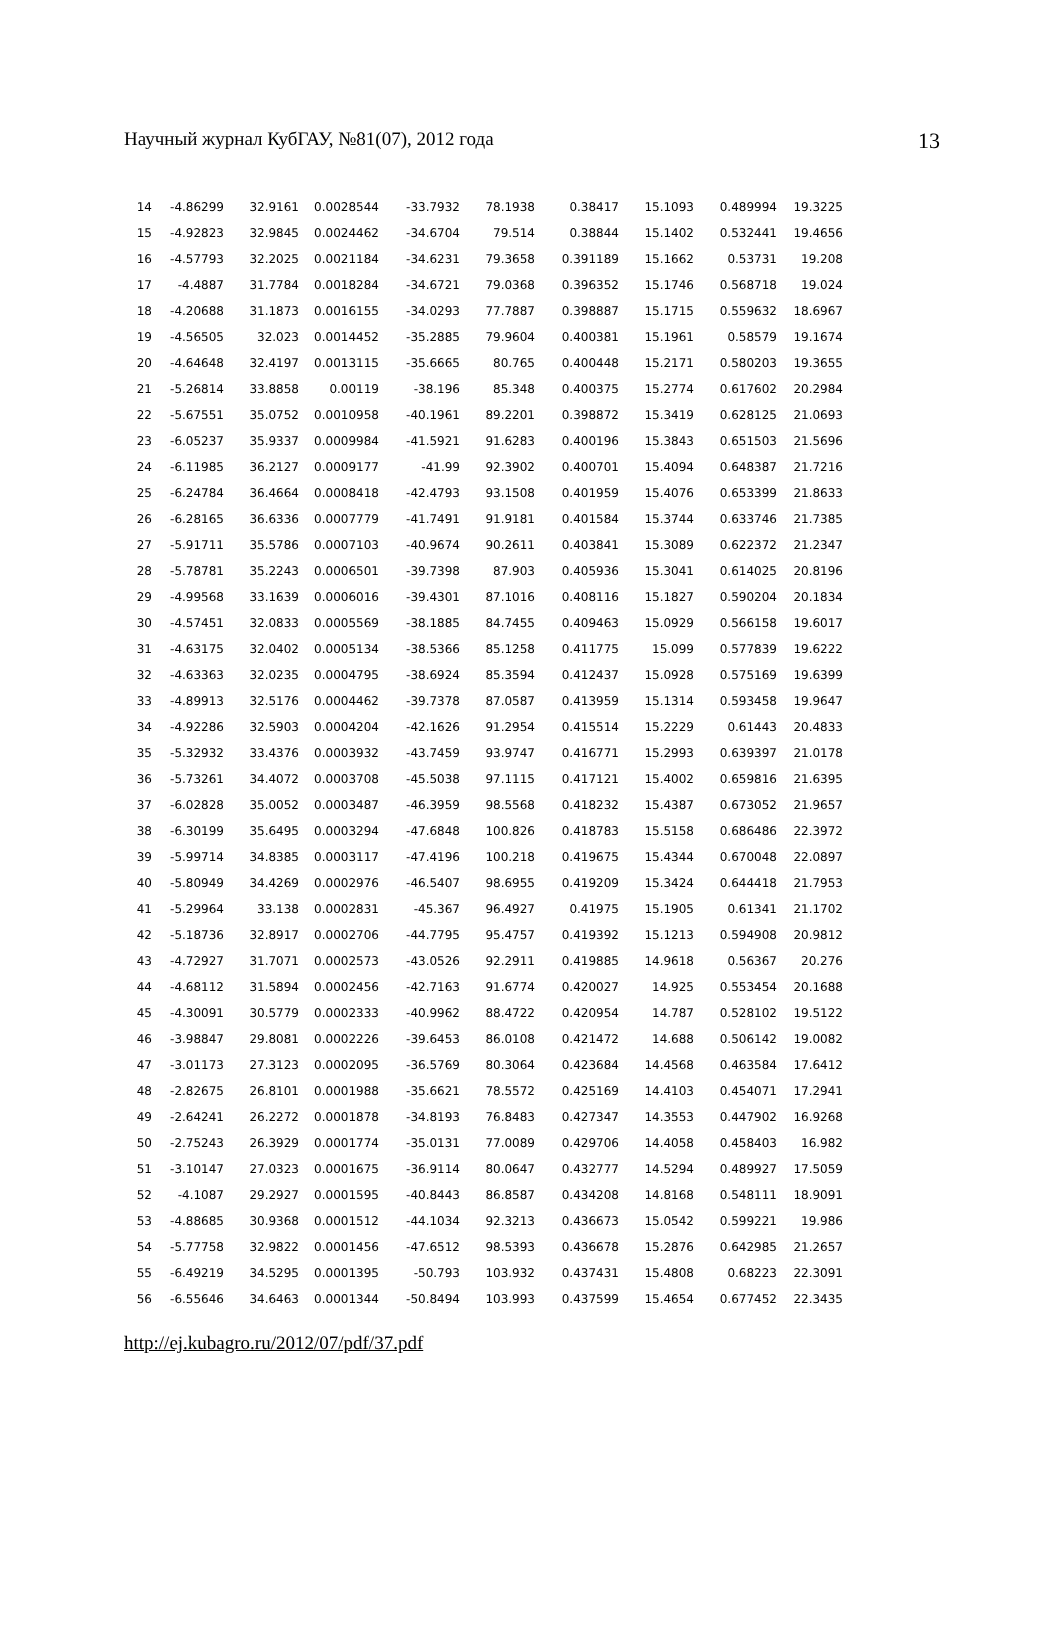Научный журнал КубГАУ, №81(07), 2012 года 13
| 14 | -4.86299 | 32.9161 | 0.0028544 | -33.7932 | 78.1938 | 0.38417 | 15.1093 | 0.489994 | 19.3225 |
| 15 | -4.92823 | 32.9845 | 0.0024462 | -34.6704 | 79.514 | 0.38844 | 15.1402 | 0.532441 | 19.4656 |
| 16 | -4.57793 | 32.2025 | 0.0021184 | -34.6231 | 79.3658 | 0.391189 | 15.1662 | 0.53731 | 19.208 |
| 17 | -4.4887 | 31.7784 | 0.0018284 | -34.6721 | 79.0368 | 0.396352 | 15.1746 | 0.568718 | 19.024 |
| 18 | -4.20688 | 31.1873 | 0.0016155 | -34.0293 | 77.7887 | 0.398887 | 15.1715 | 0.559632 | 18.6967 |
| 19 | -4.56505 | 32.023 | 0.0014452 | -35.2885 | 79.9604 | 0.400381 | 15.1961 | 0.58579 | 19.1674 |
| 20 | -4.64648 | 32.4197 | 0.0013115 | -35.6665 | 80.765 | 0.400448 | 15.2171 | 0.580203 | 19.3655 |
| 21 | -5.26814 | 33.8858 | 0.00119 | -38.196 | 85.348 | 0.400375 | 15.2774 | 0.617602 | 20.2984 |
| 22 | -5.67551 | 35.0752 | 0.0010958 | -40.1961 | 89.2201 | 0.398872 | 15.3419 | 0.628125 | 21.0693 |
| 23 | -6.05237 | 35.9337 | 0.0009984 | -41.5921 | 91.6283 | 0.400196 | 15.3843 | 0.651503 | 21.5696 |
| 24 | -6.11985 | 36.2127 | 0.0009177 | -41.99 | 92.3902 | 0.400701 | 15.4094 | 0.648387 | 21.7216 |
| 25 | -6.24784 | 36.4664 | 0.0008418 | -42.4793 | 93.1508 | 0.401959 | 15.4076 | 0.653399 | 21.8633 |
| 26 | -6.28165 | 36.6336 | 0.0007779 | -41.7491 | 91.9181 | 0.401584 | 15.3744 | 0.633746 | 21.7385 |
| 27 | -5.91711 | 35.5786 | 0.0007103 | -40.9674 | 90.2611 | 0.403841 | 15.3089 | 0.622372 | 21.2347 |
| 28 | -5.78781 | 35.2243 | 0.0006501 | -39.7398 | 87.903 | 0.405936 | 15.3041 | 0.614025 | 20.8196 |
| 29 | -4.99568 | 33.1639 | 0.0006016 | -39.4301 | 87.1016 | 0.408116 | 15.1827 | 0.590204 | 20.1834 |
| 30 | -4.57451 | 32.0833 | 0.0005569 | -38.1885 | 84.7455 | 0.409463 | 15.0929 | 0.566158 | 19.6017 |
| 31 | -4.63175 | 32.0402 | 0.0005134 | -38.5366 | 85.1258 | 0.411775 | 15.099 | 0.577839 | 19.6222 |
| 32 | -4.63363 | 32.0235 | 0.0004795 | -38.6924 | 85.3594 | 0.412437 | 15.0928 | 0.575169 | 19.6399 |
| 33 | -4.89913 | 32.5176 | 0.0004462 | -39.7378 | 87.0587 | 0.413959 | 15.1314 | 0.593458 | 19.9647 |
| 34 | -4.92286 | 32.5903 | 0.0004204 | -42.1626 | 91.2954 | 0.415514 | 15.2229 | 0.61443 | 20.4833 |
| 35 | -5.32932 | 33.4376 | 0.0003932 | -43.7459 | 93.9747 | 0.416771 | 15.2993 | 0.639397 | 21.0178 |
| 36 | -5.73261 | 34.4072 | 0.0003708 | -45.5038 | 97.1115 | 0.417121 | 15.4002 | 0.659816 | 21.6395 |
| 37 | -6.02828 | 35.0052 | 0.0003487 | -46.3959 | 98.5568 | 0.418232 | 15.4387 | 0.673052 | 21.9657 |
| 38 | -6.30199 | 35.6495 | 0.0003294 | -47.6848 | 100.826 | 0.418783 | 15.5158 | 0.686486 | 22.3972 |
| 39 | -5.99714 | 34.8385 | 0.0003117 | -47.4196 | 100.218 | 0.419675 | 15.4344 | 0.670048 | 22.0897 |
| 40 | -5.80949 | 34.4269 | 0.0002976 | -46.5407 | 98.6955 | 0.419209 | 15.3424 | 0.644418 | 21.7953 |
| 41 | -5.29964 | 33.138 | 0.0002831 | -45.367 | 96.4927 | 0.41975 | 15.1905 | 0.61341 | 21.1702 |
| 42 | -5.18736 | 32.8917 | 0.0002706 | -44.7795 | 95.4757 | 0.419392 | 15.1213 | 0.594908 | 20.9812 |
| 43 | -4.72927 | 31.7071 | 0.0002573 | -43.0526 | 92.2911 | 0.419885 | 14.9618 | 0.56367 | 20.276 |
| 44 | -4.68112 | 31.5894 | 0.0002456 | -42.7163 | 91.6774 | 0.420027 | 14.925 | 0.553454 | 20.1688 |
| 45 | -4.30091 | 30.5779 | 0.0002333 | -40.9962 | 88.4722 | 0.420954 | 14.787 | 0.528102 | 19.5122 |
| 46 | -3.98847 | 29.8081 | 0.0002226 | -39.6453 | 86.0108 | 0.421472 | 14.688 | 0.506142 | 19.0082 |
| 47 | -3.01173 | 27.3123 | 0.0002095 | -36.5769 | 80.3064 | 0.423684 | 14.4568 | 0.463584 | 17.6412 |
| 48 | -2.82675 | 26.8101 | 0.0001988 | -35.6621 | 78.5572 | 0.425169 | 14.4103 | 0.454071 | 17.2941 |
| 49 | -2.64241 | 26.2272 | 0.0001878 | -34.8193 | 76.8483 | 0.427347 | 14.3553 | 0.447902 | 16.9268 |
| 50 | -2.75243 | 26.3929 | 0.0001774 | -35.0131 | 77.0089 | 0.429706 | 14.4058 | 0.458403 | 16.982 |
| 51 | -3.10147 | 27.0323 | 0.0001675 | -36.9114 | 80.0647 | 0.432777 | 14.5294 | 0.489927 | 17.5059 |
| 52 | -4.1087 | 29.2927 | 0.0001595 | -40.8443 | 86.8587 | 0.434208 | 14.8168 | 0.548111 | 18.9091 |
| 53 | -4.88685 | 30.9368 | 0.0001512 | -44.1034 | 92.3213 | 0.436673 | 15.0542 | 0.599221 | 19.986 |
| 54 | -5.77758 | 32.9822 | 0.0001456 | -47.6512 | 98.5393 | 0.436678 | 15.2876 | 0.642985 | 21.2657 |
| 55 | -6.49219 | 34.5295 | 0.0001395 | -50.793 | 103.932 | 0.437431 | 15.4808 | 0.68223 | 22.3091 |
| 56 | -6.55646 | 34.6463 | 0.0001344 | -50.8494 | 103.993 | 0.437599 | 15.4654 | 0.677452 | 22.3435 |
http://ej.kubagro.ru/2012/07/pdf/37.pdf